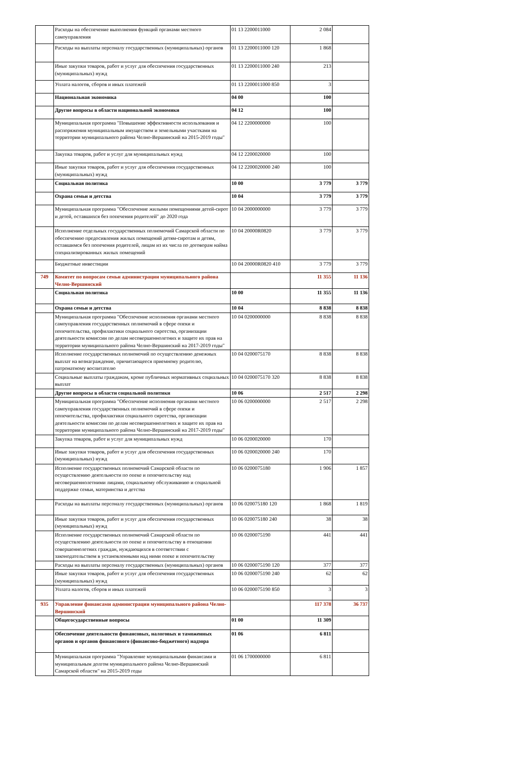| | Расходы на обеспечение выполнения функций органами местного самоуправления | 01 13 2200011000 | 2 084 | |
| | Расходы на выплаты персоналу государственных (муниципальных) органов | 01 13 2200011000 120 | 1 868 | |
| | Иные закупки товаров, работ и услуг для обеспечения государственных (муниципальных) нужд | 01 13 2200011000 240 | 213 | |
| | Уплата налогов, сборов и иных платежей | 01 13 2200011000 850 | 3 | |
| | Национальная экономика | 04 00 | 100 | |
| | Другие вопросы в области национальной экономики | 04 12 | 100 | |
| | Муниципальная программа "Повышение эффективности использования и распоряжения муниципальным имуществом и земельными участками на территории муниципального района Челно-Вершинский на 2015-2019 годы" | 04 12 2200000000 | 100 | |
| | Закупка товаров, работ и услуг для муниципальных нужд | 04 12 2200020000 | 100 | |
| | Иные закупки товаров, работ и услуг для обеспечения государственных (муниципальных) нужд | 04 12 2200020000 240 | 100 | |
| | Социальная политика | 10 00 | 3 779 | 3 779 |
| | Охрана семьи и детства | 10 04 | 3 779 | 3 779 |
| | Муниципальная программа "Обеспечение жилыми помещениями детей-сирот и детей, оставшихся без попечения родителей" до 2020 года | 10 04 2000000000 | 3 779 | 3 779 |
| | Исполнение отдельных государственных полномочий Самарской области по обеспечению предосивления жилых помещений детям-сиротам и детям, оставшимся без попечения родителей, лицам из их числа по договорам найма специализированных жилых помещений | 10 04 20000R0820 | 3 779 | 3 779 |
| | Бюджетные инвестиции | 10 04 20000R0820 410 | 3 779 | 3 779 |
| 749 | Комитет по вопросам семьи администрации муниципального района Челно-Вершинский | | 11 355 | 11 136 |
| | Социальная политика | 10 00 | 11 355 | 11 136 |
| | Охрана семьи и детства | 10 04 | 8 838 | 8 838 |
| | Муниципальная программа "Обеспечение исполнения органами местного самоуправления государственных полномочий в сфере опеки и попечительства, профилактики социального сиротства, организации деятельности комиссии по делам несовершеннолетних и защите их прав на территории муниципального района Челно-Вершинский на 2017-2019 годы" | 10 04 0200000000 | 8 838 | 8 838 |
| | Исполнение государственных полномочий по осуществлению денежных выплат на вознаграждение, причитающееся приемному родителю, патронатному воспитателю | 10 04 0200075170 | 8 838 | 8 838 |
| | Социальные выплаты гражданам, кроме публичных нормативных социальных выплат | 10 04 0200075170 320 | 8 838 | 8 838 |
| | Другие вопросы в области социальной политики | 10 06 | 2 517 | 2 298 |
| | Муниципальная программа "Обеспечение исполнения органами местного самоуправления государственных полномочий в сфере опеки и попечительства, профилактики социального сиротства, организации деятельности комиссии по делам несовершеннолетних и защите их прав на территории муниципального района Челно-Вершинский на 2017-2019 годы" | 10 06 0200000000 | 2 517 | 2 298 |
| | Закупка товаров, работ и услуг для муниципальных нужд | 10 06 0200020000 | 170 | |
| | Иные закупки товаров, работ и услуг для обеспечения государственных (муниципальных) нужд | 10 06 0200020000 240 | 170 | |
| | Исполнение государственных полномочий Самарской области по осуществлению деятельности по опеке и попечительству над несовершеннолетними лицами, социальному обслуживанию и социальной поддержке семьи, материнства и детства | 10 06 0200075180 | 1 906 | 1 857 |
| | Расходы на выплаты персоналу государственных (муниципальных) органов | 10 06 020075180 120 | 1 868 | 1 819 |
| | Иные закупки товаров, работ и услуг для обеспечения государственных (муниципальных) нужд | 10 06 020075180 240 | 38 | 38 |
| | Исполнение государственных полномочий Самарской области по осуществлению деятельности по опеке и попечительству в отношении совершеннолетних граждан, нуждающихся в соответствии с законодательством в установленными над ними опеке и попечительству | 10 06 0200075190 | 441 | 441 |
| | Расходы на выплаты персоналу государственных (муниципальных) органов | 10 06 0200075190 120 | 377 | 377 |
| | Иные закупки товаров, работ и услуг для обеспечения государственных (муниципальных) нужд | 10 06 0200075190 240 | 62 | 62 |
| | Уплата налогов, сборов и иных платежей | 10 06 0200075190 850 | 3 | 3 |
| 935 | Управление финансами администрации муниципального района Челно-Вершинский | | 117 378 | 36 737 |
| | Общегосударственные вопросы | 01 00 | 11 309 | |
| | Обеспечение деятельности финансовых, налоговых и таможенных органов и органов финансового (финансово-бюджетного) надзора | 01 06 | 6 811 | |
| | Муниципальная программа "Управление муниципальными финансами и муниципальным долгом муниципального района Челно-Вершинский Самарской области" на 2015-2019 годы | 01 06 1700000000 | 6 811 | |